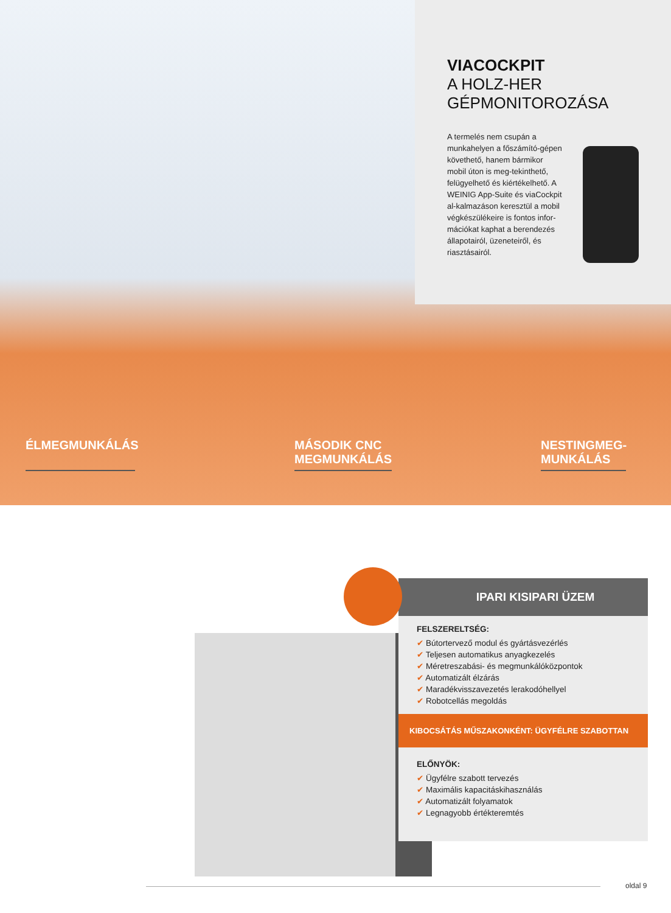VIACOCKPIT
A HOLZ-HER GÉPMONITOROZÁSA
A termelés nem csupán a munkahelyen a főszámító-gépen követhető, hanem bármikor mobil úton is meg-tekinthető, felügyelhető és kiértékelhető. A WEINIG App-Suite és viaCockpit al-kalmazáson keresztül a mobil végkészülékeire is fontos infor-mációkat kaphat a berendezés állapotairól, üzeneteiről, és riasztásairól.
ÉLMEGMUNKÁLÁS MÁSODIK CNC MEGMUNKÁLÁS
NESTINGMEG-MUNKÁLÁS
IPARI KISIPARI ÜZEM
FELSZERELTSÉG:
✔ Bútortervező modul és gyártásvezérlés
✔ Teljesen automatikus anyagkezelés
✔ Méretreszabási- és megmunkálóközpontok
✔ Automatizált élzárás
✔ Maradékvisszavezetés lerakodóhellyel
✔ Robotcellás megoldás
KIBOCSÁTÁS MŰSZAKONKÉNT: ÜGYFÉLRE SZABOTTAN
ELŐNYÖK:
✔ Ügyfélre szabott tervezés
✔ Maximális kapacitáskihasználás
✔ Automatizált folyamatok
✔ Legnagyobb értékteremtés
oldal 9